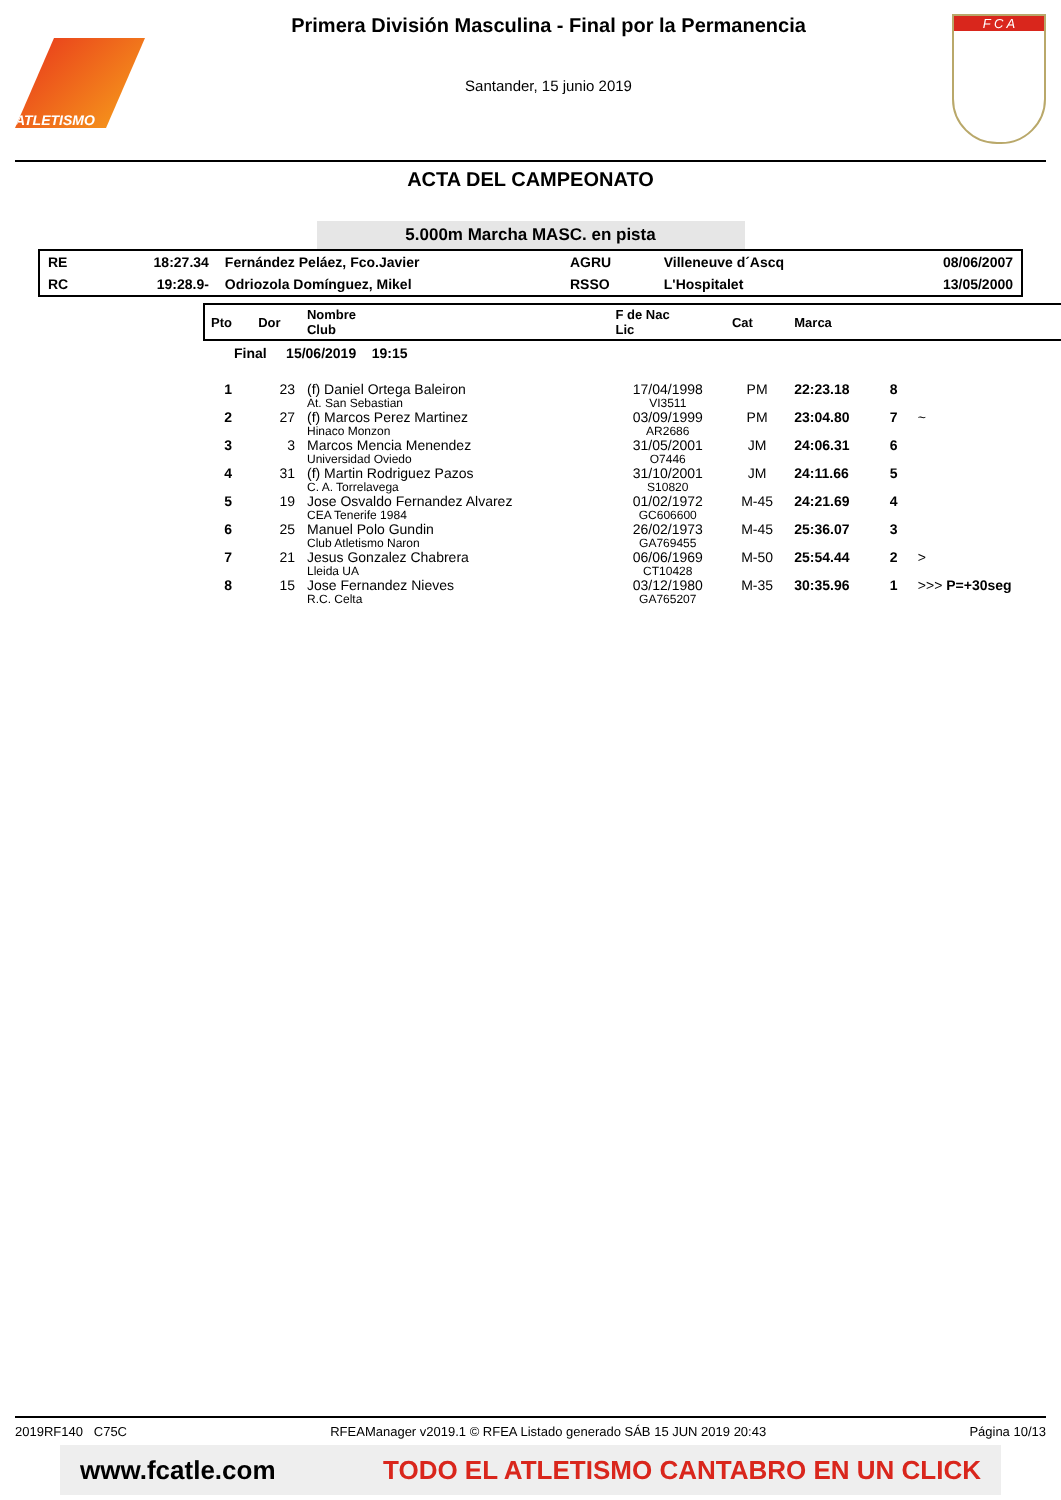ATLETISMO
Primera División Masculina - Final por la Permanencia
Santander, 15 junio 2019
F C A
ACTA DEL CAMPEONATO
5.000m Marcha MASC. en pista
| RE | 18:27.34 | Fernández Peláez, Fco.Javier | AGRU | Villeneuve d´Ascq | 08/06/2007 |
| RC | 19:28.9- | Odriozola Domínguez, Mikel | RSSO | L'Hospitalet | 13/05/2000 |
| Pto | Dor | Nombre Club | F de Nac Lic | Cat | Marca | | |
| --- | --- | --- | --- | --- | --- | --- | --- |
| Final 15/06/2019 19:15 | | | | | | | |
| 1 | 23 | (f) Daniel Ortega Baleiron At. San Sebastian | 17/04/1998 VI3511 | PM | 22:23.18 | 8 | |
| 2 | 27 | (f) Marcos Perez Martinez Hinaco Monzon | 03/09/1999 AR2686 | PM | 23:04.80 | 7 | ~ |
| 3 | 3 | Marcos Mencia Menendez Universidad Oviedo | 31/05/2001 O7446 | JM | 24:06.31 | 6 | |
| 4 | 31 | (f) Martin Rodriguez Pazos C. A. Torrelavega | 31/10/2001 S10820 | JM | 24:11.66 | 5 | |
| 5 | 19 | Jose Osvaldo Fernandez Alvarez CEA Tenerife 1984 | 01/02/1972 GC606600 | M-45 | 24:21.69 | 4 | |
| 6 | 25 | Manuel Polo Gundin Club Atletismo Naron | 26/02/1973 GA769455 | M-45 | 25:36.07 | 3 | |
| 7 | 21 | Jesus Gonzalez Chabrera Lleida UA | 06/06/1969 CT10428 | M-50 | 25:54.44 | 2 | > |
| 8 | 15 | Jose Fernandez Nieves R.C. Celta | 03/12/1980 GA765207 | M-35 | 30:35.96 | 1 | >>> P=+30seg |
2019RF140 C75C RFEAManager v2019.1 © RFEA Listado generado SÁB 15 JUN 2019 20:43 Página 10/13
www.fcatle.com TODO EL ATLETISMO CANTABRO EN UN CLICK